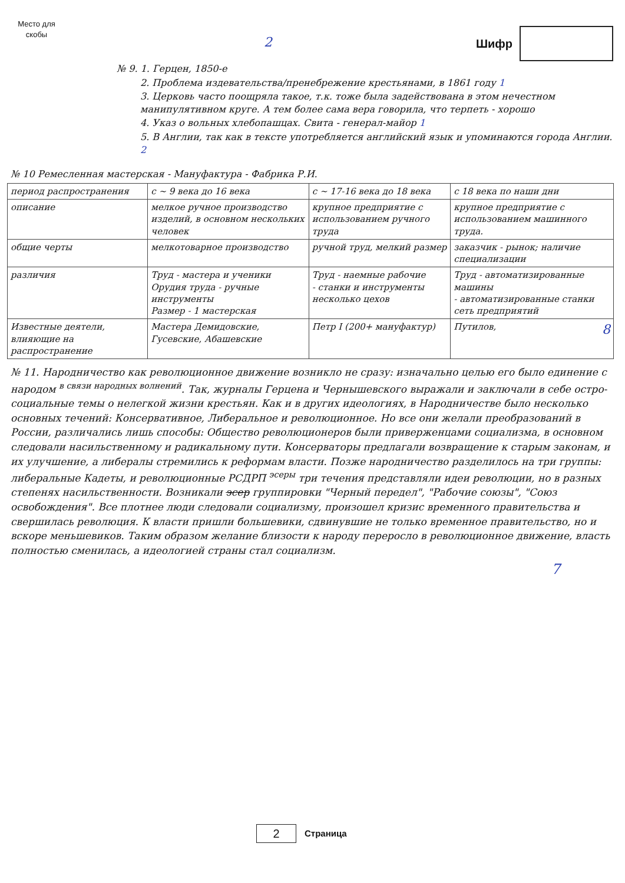Место для скобы
2
Шифр
№ 9. 1. Герцен, 1850-е
2. Проблема издевательства/пренебрежение крестьянами, в 1861 году 1
3. Церковь часто поощряла такое, т.к. тоже была задействована в этом нечестном манипулятивном круге. А тем более сама вера говорила, что терпеть - хорошо
4. Указ о вольных хлебопашцах. Свита - генерал-майор 1
5. В Англии, так как в тексте употребляется английский язык и упоминаются города Англии. 2
№ 10 Ремесленная мастерская - Мануфактура - Фабрика Р.И.
| период распространения | с ~ 9 века до 16 века | с ~ 17-16 века до 18 века | с 18 века по наши дни |
| --- | --- | --- | --- |
| описание | мелкое ручное производство изделий, в основном нескольких человек | крупное предприятие с использованием ручного труда | крупное предприятие с использованием машинного труда. |
| общие черты | мелкотоварное производство | ручной труд, мелкий размер | заказчик - рынок; наличие специализации |
| различия | Труд - мастера и ученики Орудия труда - ручные инструменты Размер - 1 мастерская | Труд - наемные рабочие - станки и инструменты несколько цехов | Труд - автоматизированные машины - автоматизированные станки сеть предприятий |
| Известные деятели, влияющие на распространение | Мастера Демидовские, Гусевские, Абашевские | Петр I (200+ мануфактур) | Путилов, 8 |
№ 11. Народничество как революционное движение возникло не сразу: изначально целью его было единение с народом <sup>в связи народных волнений</sup>. Так, журналы Герцена и Чернышевского выражали и заключали в себе остро-социальные темы о нелегкой жизни крестьян. Как и в других идеологиях, в Народничестве было несколько основных течений: Консервативное, Либеральное и революционное. Но все они желали преобразований в России, различались лишь способы: Общество революционеров были приверженцами социализма, в основном следовали насильственному и радикальному пути. Консерваторы предлагали возвращение к старым законам, и их улучшение, а либералы стремились к реформам власти. Позже народничество разделилось на три группы: либеральные Кадеты, и революционные РСДРП <sup>эсеры</sup> три течения представляли идеи революции, но в разных степенях насильственности. Возникали эсер группировки "Черный передел", "Рабочие союзы", "Союз освобождения". Все плотнее люди следовали социализму, произошел кризис временного правительства и свершилась революция. К власти пришли большевики, сдвинувшие не только временное правительство, но и вскоре меньшевиков. Таким образом желание близости к народу переросло в революционное движение, власть полностью сменилась, а идеологией страны стал социализм.
7
2 Страница